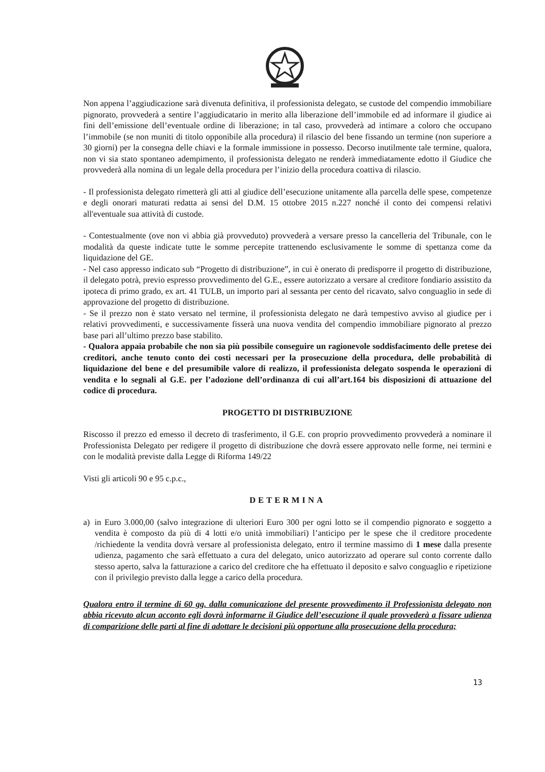Non appena l’aggiudicazione sarà divenuta definitiva, il professionista delegato, se custode del compendio immobiliare pignorato, provvederà a sentire l’aggiudicatario in merito alla liberazione dell’immobile ed ad informare il giudice ai fini dell’emissione dell’eventuale ordine di liberazione; in tal caso, provvederà ad intimare a coloro che occupano l’immobile (se non muniti di titolo opponibile alla procedura) il rilascio del bene fissando un termine (non superiore a 30 giorni) per la consegna delle chiavi e la formale immissione in possesso. Decorso inutilmente tale termine, qualora, non vi sia stato spontaneo adempimento, il professionista delegato ne renderà immediatamente edotto il Giudice che provvederà alla nomina di un legale della procedura per l’inizio della procedura coattiva di rilascio.
- Il professionista delegato rimetterà gli atti al giudice dell’esecuzione unitamente alla parcella delle spese, competenze e degli onorari maturati redatta ai sensi del D.M. 15 ottobre 2015 n.227 nonché il conto dei compensi relativi all'eventuale sua attività di custode.
- Contestualmente (ove non vi abbia già provveduto) provvederà a versare presso la cancelleria del Tribunale, con le modalità da queste indicate tutte le somme percepite trattenendo esclusivamente le somme di spettanza come da liquidazione del GE.
- Nel caso appresso indicato sub “Progetto di distribuzione”, in cui è onerato di predisporre il progetto di distribuzione, il delegato potrà, previo espresso provvedimento del G.E., essere autorizzato a versare al creditore fondiario assistito da ipoteca di primo grado, ex art. 41 TULB, un importo pari al sessanta per cento del ricavato, salvo conguaglio in sede di approvazione del progetto di distribuzione.
- Se il prezzo non è stato versato nel termine, il professionista delegato ne darà tempestivo avviso al giudice per i relativi provvedimenti, e successivamente fisserà una nuova vendita del compendio immobiliare pignorato al prezzo base pari all’ultimo prezzo base stabilito.
- Qualora appaia probabile che non sia più possibile conseguire un ragionevole soddisfacimento delle pretese dei creditori, anche tenuto conto dei costi necessari per la prosecuzione della procedura, delle probabilità di liquidazione del bene e del presumibile valore di realizzo, il professionista delegato sospenda le operazioni di vendita e lo segnali al G.E. per l’adozione dell’ordinanza di cui all’art.164 bis disposizioni di attuazione del codice di procedura.
PROGETTO DI DISTRIBUZIONE
Riscosso il prezzo ed emesso il decreto di trasferimento, il G.E. con proprio provvedimento provvederà a nominare il Professionista Delegato per redigere il progetto di distribuzione che dovrà essere approvato nelle forme, nei termini e con le modalità previste dalla Legge di Riforma 149/22
Visti gli articoli 90 e 95 c.p.c.,
DETERMINA
a) in Euro 3.000,00 (salvo integrazione di ulteriori Euro 300 per ogni lotto se il compendio pignorato e soggetto a vendita è composto da più di 4 lotti e/o unità immobiliari) l’anticipo per le spese che il creditore procedente /richiedente la vendita dovrà versare al professionista delegato, entro il termine massimo di 1 mese dalla presente udienza, pagamento che sarà effettuato a cura del delegato, unico autorizzato ad operare sul conto corrente dallo stesso aperto, salva la fatturazione a carico del creditore che ha effettuato il deposito e salvo conguaglio e ripetizione con il privilegio previsto dalla legge a carico della procedura.
Qualora entro il termine di 60 gg. dalla comunicazione del presente provvedimento il Professionista delegato non abbia ricevuto alcun acconto egli dovrà informarne il Giudice dell’esecuzione il quale provvederà a fissare udienza di comparizione delle parti al fine di adottare le decisioni più opportune alla prosecuzione della procedura;
13